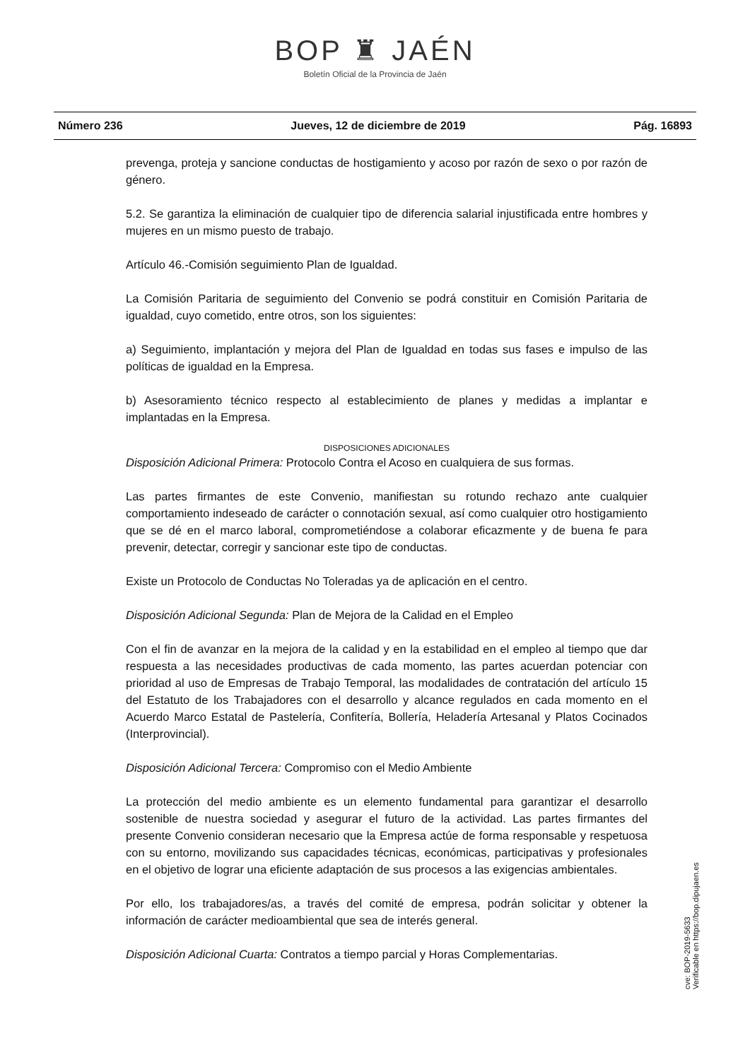BOP ♜ JAÉN
Boletín Oficial de la Provincia de Jaén
Número 236 Jueves, 12 de diciembre de 2019 Pág. 16893
prevenga, proteja y sancione conductas de hostigamiento y acoso por razón de sexo o por razón de género.
5.2. Se garantiza la eliminación de cualquier tipo de diferencia salarial injustificada entre hombres y mujeres en un mismo puesto de trabajo.
Artículo 46.-Comisión seguimiento Plan de Igualdad.
La Comisión Paritaria de seguimiento del Convenio se podrá constituir en Comisión Paritaria de igualdad, cuyo cometido, entre otros, son los siguientes:
a) Seguimiento, implantación y mejora del Plan de Igualdad en todas sus fases e impulso de las políticas de igualdad en la Empresa.
b) Asesoramiento técnico respecto al establecimiento de planes y medidas a implantar e implantadas en la Empresa.
DISPOSICIONES ADICIONALES
Disposición Adicional Primera: Protocolo Contra el Acoso en cualquiera de sus formas.
Las partes firmantes de este Convenio, manifiestan su rotundo rechazo ante cualquier comportamiento indeseado de carácter o connotación sexual, así como cualquier otro hostigamiento que se dé en el marco laboral, comprometiéndose a colaborar eficazmente y de buena fe para prevenir, detectar, corregir y sancionar este tipo de conductas.
Existe un Protocolo de Conductas No Toleradas ya de aplicación en el centro.
Disposición Adicional Segunda: Plan de Mejora de la Calidad en el Empleo
Con el fin de avanzar en la mejora de la calidad y en la estabilidad en el empleo al tiempo que dar respuesta a las necesidades productivas de cada momento, las partes acuerdan potenciar con prioridad al uso de Empresas de Trabajo Temporal, las modalidades de contratación del artículo 15 del Estatuto de los Trabajadores con el desarrollo y alcance regulados en cada momento en el Acuerdo Marco Estatal de Pastelería, Confitería, Bollería, Heladería Artesanal y Platos Cocinados (Interprovincial).
Disposición Adicional Tercera: Compromiso con el Medio Ambiente
La protección del medio ambiente es un elemento fundamental para garantizar el desarrollo sostenible de nuestra sociedad y asegurar el futuro de la actividad. Las partes firmantes del presente Convenio consideran necesario que la Empresa actúe de forma responsable y respetuosa con su entorno, movilizando sus capacidades técnicas, económicas, participativas y profesionales en el objetivo de lograr una eficiente adaptación de sus procesos a las exigencias ambientales.
Por ello, los trabajadores/as, a través del comité de empresa, podrán solicitar y obtener la información de carácter medioambiental que sea de interés general.
Disposición Adicional Cuarta: Contratos a tiempo parcial y Horas Complementarias.
cve: BOP-2019-5633
Verificable en https://bop.dipujaen.es